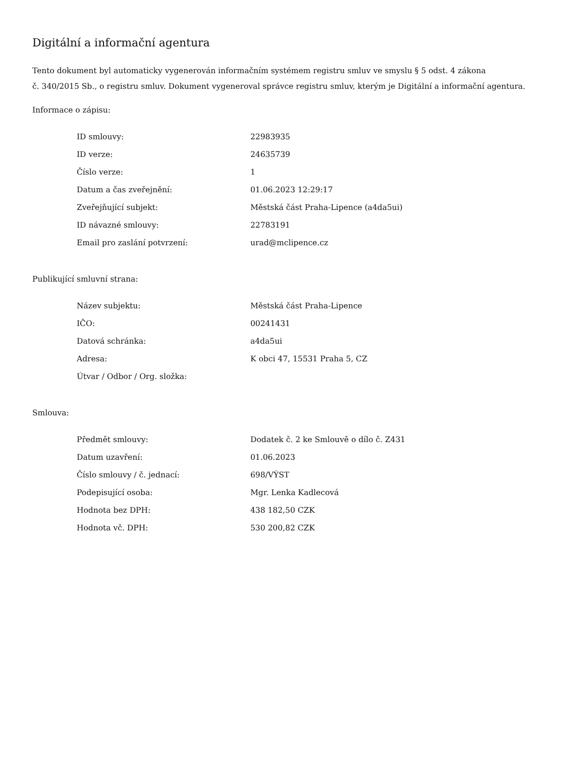Digitální a informační agentura
Tento dokument byl automaticky vygenerován informačním systémem registru smluv ve smyslu § 5 odst. 4 zákona
č. 340/2015 Sb., o registru smluv. Dokument vygeneroval správce registru smluv, kterým je Digitální a informační agentura.
Informace o zápisu:
| ID smlouvy: | 22983935 |
| ID verze: | 24635739 |
| Číslo verze: | 1 |
| Datum a čas zveřejnění: | 01.06.2023 12:29:17 |
| Zveřejňující subjekt: | Městská část Praha-Lipence (a4da5ui) |
| ID návazné smlouvy: | 22783191 |
| Email pro zaslání potvrzení: | urad@mclipence.cz |
Publikující smluvní strana:
| Název subjektu: | Městská část Praha-Lipence |
| IČO: | 00241431 |
| Datová schránka: | a4da5ui |
| Adresa: | K obci 47, 15531 Praha 5, CZ |
| Útvar / Odbor / Org. složka: | |
Smlouva:
| Předmět smlouvy: | Dodatek č. 2 ke Smlouvě o dílo č. Z431 |
| Datum uzavření: | 01.06.2023 |
| Číslo smlouvy / č. jednací: | 698/VÝST |
| Podepisující osoba: | Mgr. Lenka Kadlecová |
| Hodnota bez DPH: | 438 182,50 CZK |
| Hodnota vč. DPH: | 530 200,82 CZK |